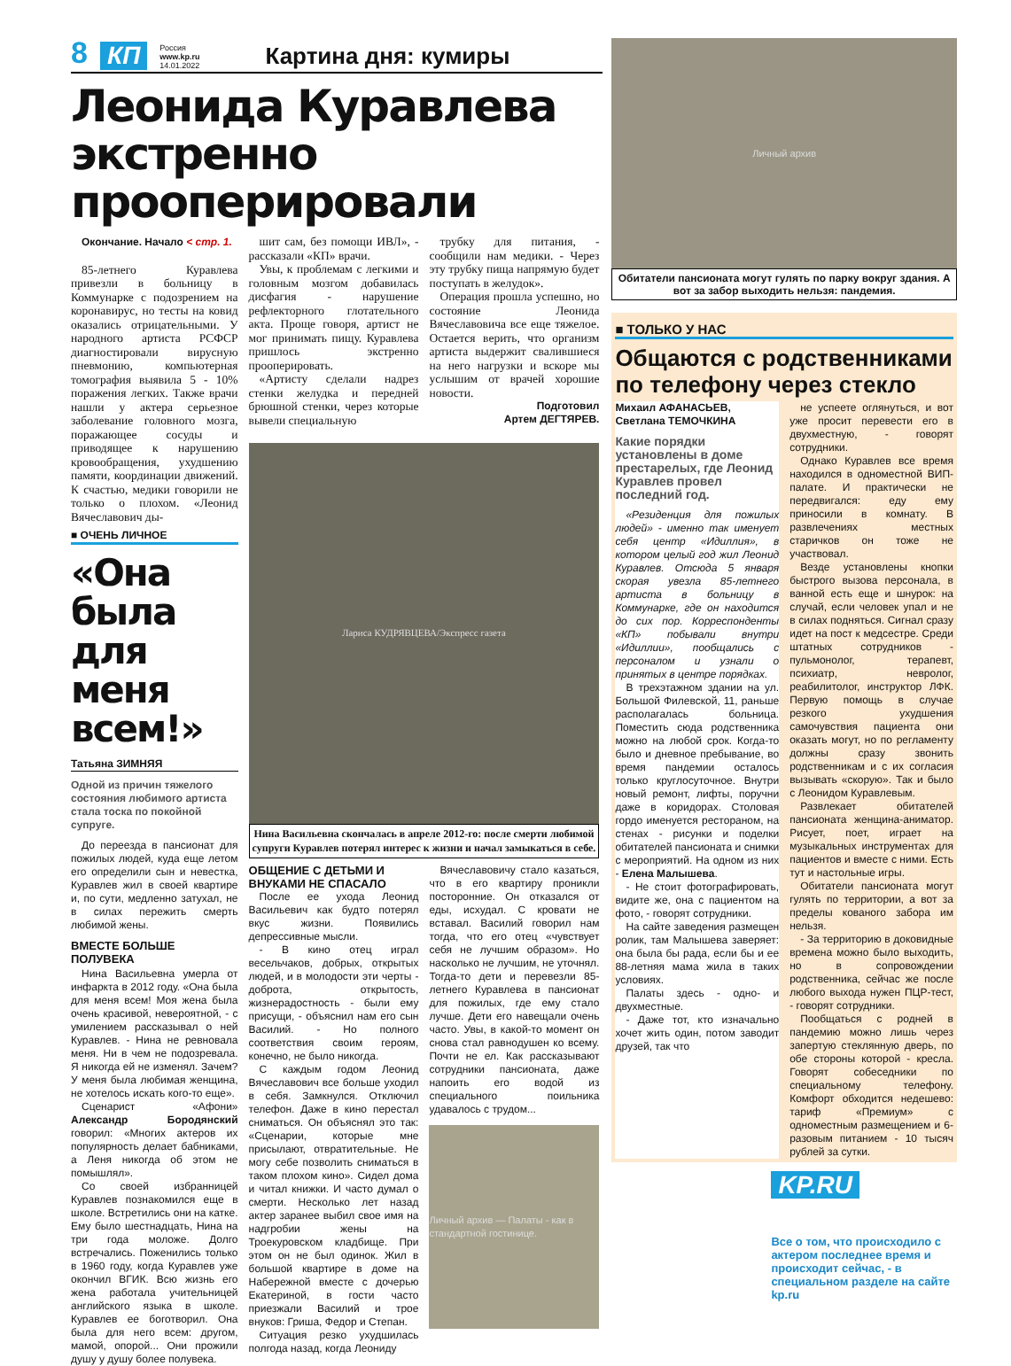8 КП Россия
www.kp.ru
14.01.2022 Картина дня: кумиры
Леонида Куравлева экстренно прооперировали
Окончание. Начало < стр. 1.
85-летнего Куравлева привезли в больницу в Коммунарке с подозрением на коронавирус, но тесты на ковид оказались отрицательными. У народного артиста РСФСР диагностировали вирусную пневмонию, компьютерная томография выявила 5 - 10% поражения легких. Также врачи нашли у актера серьезное заболевание головного мозга, поражающее сосуды и приводящее к нарушению кровообращения, ухудшению памяти, координации движений. К счастью, медики говорили не только о плохом. «Леонид Вячеславович ды-
■ ОЧЕНЬ ЛИЧНОЕ
«Она была для меня всем!»
Татьяна ЗИМНЯЯ
Одной из причин тяжелого состояния любимого артиста стала тоска по покойной супруге.
До переезда в пансионат для пожилых людей, куда еще летом его определили сын и невестка, Куравлев жил в своей квартире и, по сути, медленно затухал, не в силах пережить смерть любимой жены.
ВМЕСТЕ БОЛЬШЕ ПОЛУВЕКА
Нина Васильевна умерла от инфаркта в 2012 году. «Она была для меня всем! Моя жена была очень красивой, невероятной, - с умилением рассказывал о ней Куравлев. - Нина не ревновала меня. Ни в чем не подозревала. Я никогда ей не изменял. Зачем? У меня была любимая женщина, не хотелось искать кого-то еще».
Сценарист «Афони» Александр Бородянский говорил: «Многих актеров их популярность делает бабниками, а Леня никогда об этом не помышлял».
Со своей избранницей Куравлев познакомился еще в школе. Встретились они на катке. Ему было шестнадцать, Нина на три года моложе. Долго встречались. Поженились только в 1960 году, когда Куравлев уже окончил ВГИК. Всю жизнь его жена работала учительницей английского языка в школе. Куравлев ее боготворил. Она была для него всем: другом, мамой, опорой... Они прожили душу у душу более полувека.
шит сам, без помощи ИВЛ», - рассказали «КП» врачи.
Увы, к проблемам с легкими и головным мозгом добавилась дисфагия - нарушение рефлекторного глотательного акта. Проще говоря, артист не мог принимать пищу. Куравлева пришлось экстренно прооперировать.
«Артисту сделали надрез стенки желудка и передней брюшной стенки, через которые вывели специальную
трубку для питания, - сообщили нам медики. - Через эту трубку пища напрямую будет поступать в желудок».
Операция прошла успешно, но состояние Леонида Вячеславовича все еще тяжелое. Остается верить, что организм артиста выдержит свалившиеся на него нагрузки и вскоре мы услышим от врачей хорошие новости.
Подготовил
Артем ДЕГТЯРЕВ.
Лариса КУДРЯВЦЕВА/Экспресс газета
Нина Васильевна скончалась в апреле 2012-го: после смерти любимой супруги Куравлев потерял интерес к жизни и начал замыкаться в себе.
ОБЩЕНИЕ С ДЕТЬМИ И ВНУКАМИ НЕ СПАСАЛО
После ее ухода Леонид Васильевич как будто потерял вкус жизни. Появились депрессивные мысли.
- В кино отец играл весельчаков, добрых, открытых людей, и в молодости эти черты - доброта, открытость, жизнерадостность - были ему присущи, - объяснил нам его сын Василий. - Но полного соответствия своим героям, конечно, не было никогда.
С каждым годом Леонид Вячеславович все больше уходил в себя. Замкнулся. Отключил телефон. Даже в кино перестал сниматься. Он объяснял это так: «Сценарии, которые мне присылают, отвратительные. Не могу себе позволить сниматься в таком плохом кино». Сидел дома и читал книжки. И часто думал о смерти. Несколько лет назад актер заранее выбил свое имя на надгробии жены на Троекуровском кладбище. При этом он не был одинок. Жил в большой квартире в доме на Набережной вместе с дочерью Екатериной, в гости часто приезжали Василий и трое внуков: Гриша, Федор и Степан.
Ситуация резко ухудшилась полгода назад, когда Леониду
Вячеславовичу стало казаться, что в его квартиру проникли посторонние. Он отказался от еды, исхудал. С кровати не вставал. Василий говорил нам тогда, что его отец «чувствует себя не лучшим образом». Но насколько не лучшим, не уточнял. Тогда-то дети и перевезли 85-летнего Куравлева в пансионат для пожилых, где ему стало лучше. Дети его навещали очень часто. Увы, в какой-то момент он снова стал равнодушен ко всему. Почти не ел. Как рассказывают сотрудники пансионата, даже напоить его водой из специального поильника удавалось с трудом...
Личный архив — Палаты - как в стандартной гостинице.
Личный архив
Обитатели пансионата могут гулять по парку вокруг здания. А вот за забор выходить нельзя: пандемия.
■ ТОЛЬКО У НАС
Общаются с родственниками по телефону через стекло
Михаил АФАНАСЬЕВ,
Светлана ТЕМОЧКИНА
Какие порядки установлены в доме престарелых, где Леонид Куравлев провел последний год.
«Резиденция для пожилых людей» - именно так именует себя центр «Идиллия», в котором целый год жил Леонид Куравлев. Отсюда 5 января скорая увезла 85-летнего артиста в больницу в Коммунарке, где он находится до сих пор. Корреспонденты «КП» побывали внутри «Идиллии», пообщались с персоналом и узнали о принятых в центре порядках.
В трехэтажном здании на ул. Большой Филевской, 11, раньше располагалась больница. Поместить сюда родственника можно на любой срок. Когда-то было и дневное пребывание, во время пандемии осталось только круглосуточное. Внутри новый ремонт, лифты, поручни даже в коридорах. Столовая гордо именуется рестораном, на стенах - рисунки и поделки обитателей пансионата и снимки с мероприятий. На одном из них - Елена Малышева.
- Не стоит фотографировать, видите же, она с пациентом на фото, - говорят сотрудники.
На сайте заведения размещен ролик, там Малышева заверяет: она была бы рада, если бы и ее 88-летняя мама жила в таких условиях.
Палаты здесь - одно- и двухместные.
- Даже тот, кто изначально хочет жить один, потом заводит друзей, так что
не успеете оглянуться, и вот уже просит перевести его в двухместную, - говорят сотрудники.
Однако Куравлев все время находился в одноместной ВИП-палате. И практически не передвигался: еду ему приносили в комнату. В развлечениях местных старичков он тоже не участвовал.
Везде установлены кнопки быстрого вызова персонала, в ванной есть еще и шнурок: на случай, если человек упал и не в силах подняться. Сигнал сразу идет на пост к медсестре. Среди штатных сотрудников - пульмонолог, терапевт, психиатр, невролог, реабилитолог, инструктор ЛФК. Первую помощь в случае резкого ухудшения самочувствия пациента они оказать могут, но по регламенту должны сразу звонить родственникам и с их согласия вызывать «скорую». Так и было с Леонидом Куравлевым.
Развлекает обитателей пансионата женщина-аниматор. Рисует, поет, играет на музыкальных инструментах для пациентов и вместе с ними. Есть тут и настольные игры.
Обитатели пансионата могут гулять по территории, а вот за пределы кованого забора им нельзя.
- За территорию в доковидные времена можно было выходить, но в сопровождении родственника, сейчас же после любого выхода нужен ПЦР-тест, - говорят сотрудники.
Пообщаться с родней в пандемию можно лишь через запертую стеклянную дверь, по обе стороны которой - кресла. Говорят собеседники по специальному телефону. Комфорт обходится недешево: тариф «Премиум» с одноместным размещением и 6-разовым питанием - 10 тысяч рублей за сутки.
KP.RU
Все о том, что происходило с актером последнее время и происходит сейчас, - в специальном разделе на сайте kp.ru